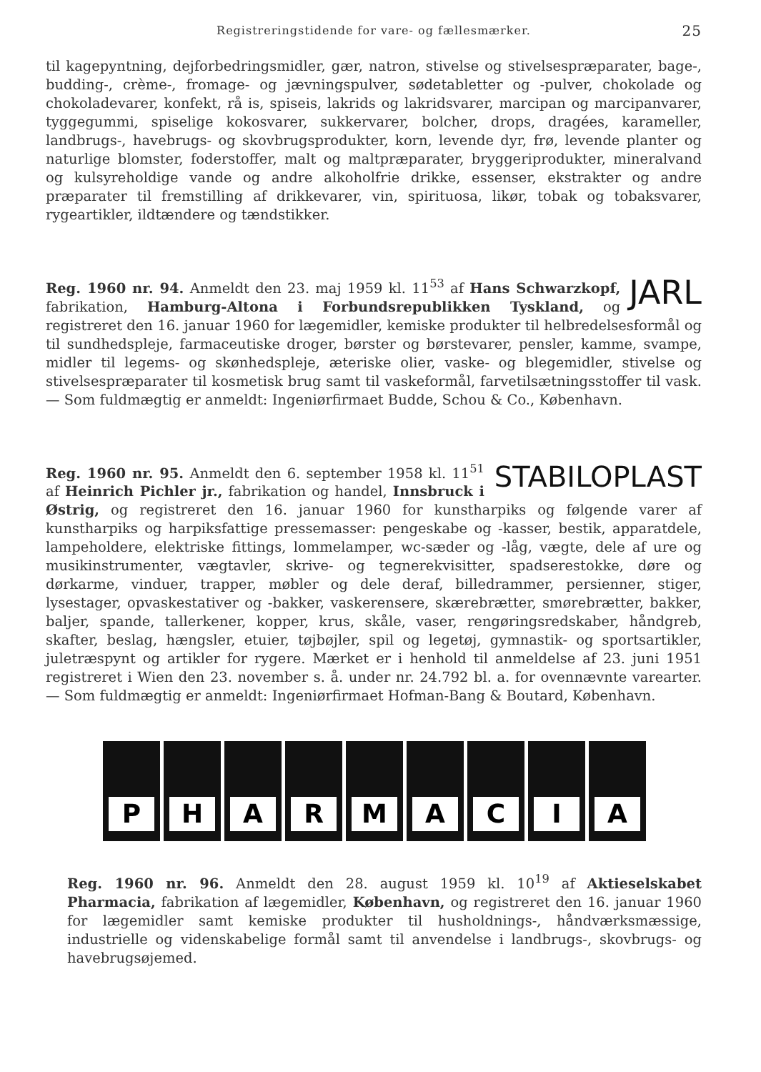Registreringstidende for vare- og fællesmærker. 25
til kagepyntning, dejforbedringsmidler, gær, natron, stivelse og stivelsespræparater, bage-, budding-, crème-, fromage- og jævningspulver, sødetabletter og -pulver, chokolade og chokoladevarer, konfekt, rå is, spiseis, lakrids og lakridsvarer, marcipan og marcipanvarer, tyggegummi, spiselige kokosvarer, sukkervarer, bolcher, drops, dragées, karameller, landbrugs-, havebrugs- og skovbrugsprodukter, korn, levende dyr, frø, levende planter og naturlige blomster, foderstoffer, malt og maltpræparater, bryggeriprodukter, mineralvand og kulsyreholdige vande og andre alkoholfrie drikke, essenser, ekstrakter og andre præparater til fremstilling af drikkevarer, vin, spirituosa, likør, tobak og tobaksvarer, rygeartikler, ildtændere og tændstikker.
JARL Reg. 1960 nr. 94. Anmeldt den 23. maj 1959 kl. 11<sup>53</sup> af Hans Schwarzkopf, fabrikation, Hamburg-Altona i Forbundsrepublikken Tyskland, og registreret den 16. januar 1960 for lægemidler, kemiske produkter til helbredelsesformål og til sundhedspleje, farmaceutiske droger, børster og børstevarer, pensler, kamme, svampe, midler til legems- og skønhedspleje, æteriske olier, vaske- og blegemidler, stivelse og stivelsespræparater til kosmetisk brug samt til vaskeformål, farvetilsætningsstoffer til vask. — Som fuldmægtig er anmeldt: Ingeniørfirmaet Budde, Schou & Co., København.
STABILOPLAST Reg. 1960 nr. 95. Anmeldt den 6. september 1958 kl. 11<sup>51</sup> af Heinrich Pichler jr., fabrikation og handel, Innsbruck i Østrig, og registreret den 16. januar 1960 for kunstharpiks og følgende varer af kunstharpiks og harpiksfattige pressemasser: pengeskabe og -kasser, bestik, apparatdele, lampeholdere, elektriske fittings, lommelamper, wc-sæder og -låg, vægte, dele af ure og musikinstrumenter, vægtavler, skrive- og tegnerekvisitter, spadserestokke, døre og dørkarme, vinduer, trapper, møbler og dele deraf, billedrammer, persienner, stiger, lysestager, opvaskestativer og -bakker, vaskerensere, skærebrætter, smørebrætter, bakker, baljer, spande, tallerkener, kopper, krus, skåle, vaser, rengøringsredskaber, håndgreb, skafter, beslag, hængsler, etuier, tøjbøjler, spil og legetøj, gymnastik- og sportsartikler, juletræspynt og artikler for rygere. Mærket er i henhold til anmeldelse af 23. juni 1951 registreret i Wien den 23. november s. å. under nr. 24.792 bl. a. for ovennævnte varearter. — Som fuldmægtig er anmeldt: Ingeniørfirmaet Hofman-Bang & Boutard, København.
P H A R M A C I A
Reg. 1960 nr. 96. Anmeldt den 28. august 1959 kl. 10<sup>19</sup> af Aktieselskabet Pharmacia, fabrikation af lægemidler, København, og registreret den 16. januar 1960 for lægemidler samt kemiske produkter til husholdnings-, håndværksmæssige, industrielle og videnskabelige formål samt til anvendelse i landbrugs-, skovbrugs- og havebrugsøjemed.